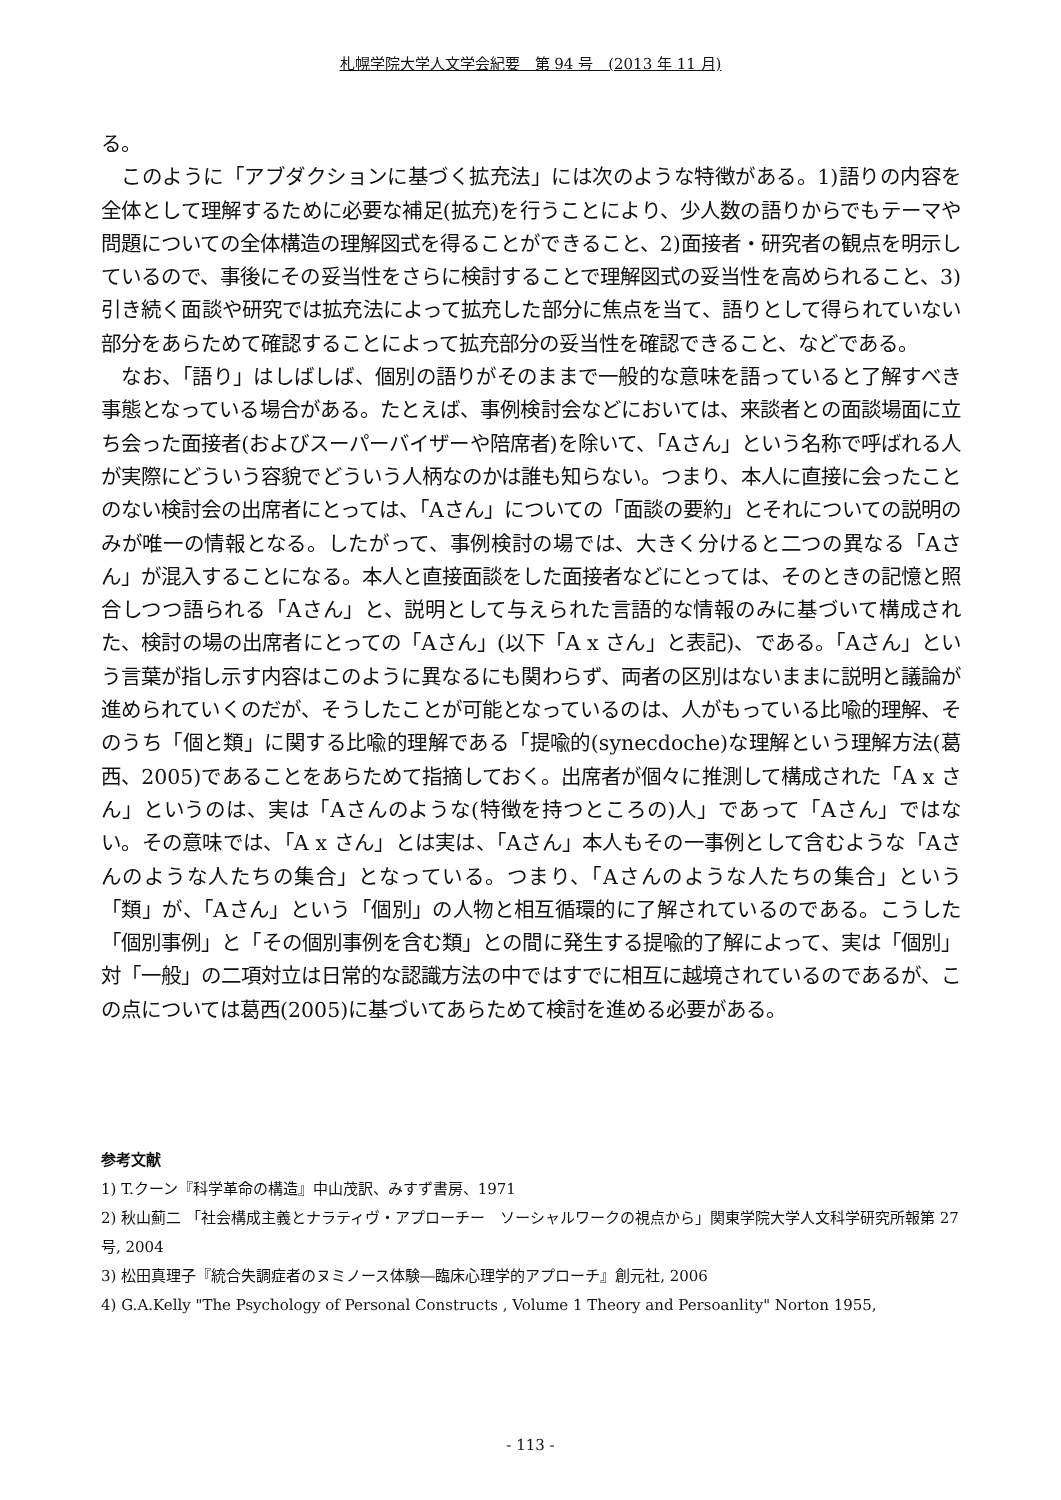札幌学院大学人文学会紀要　第 94 号　(2013 年 11 月)
る。
　このように「アブダクションに基づく拡充法」には次のような特徴がある。1)語りの内容を全体として理解するために必要な補足(拡充)を行うことにより、少人数の語りからでもテーマや問題についての全体構造の理解図式を得ることができること、2)面接者・研究者の観点を明示しているので、事後にその妥当性をさらに検討することで理解図式の妥当性を高められること、3)引き続く面談や研究では拡充法によって拡充した部分に焦点を当て、語りとして得られていない部分をあらためて確認することによって拡充部分の妥当性を確認できること、などである。
　なお、「語り」はしばしば、個別の語りがそのままで一般的な意味を語っていると了解すべき事態となっている場合がある。たとえば、事例検討会などにおいては、来談者との面談場面に立ち会った面接者(およびスーパーバイザーや陪席者)を除いて、「Aさん」という名称で呼ばれる人が実際にどういう容貌でどういう人柄なのかは誰も知らない。つまり、本人に直接に会ったことのない検討会の出席者にとっては、「Aさん」についての「面談の要約」とそれについての説明のみが唯一の情報となる。したがって、事例検討の場では、大きく分けると二つの異なる「Aさん」が混入することになる。本人と直接面談をした面接者などにとっては、そのときの記憶と照合しつつ語られる「Aさん」と、説明として与えられた言語的な情報のみに基づいて構成された、検討の場の出席者にとっての「Aさん」(以下「A x さん」と表記)、である。「Aさん」という言葉が指し示す内容はこのように異なるにも関わらず、両者の区別はないままに説明と議論が進められていくのだが、そうしたことが可能となっているのは、人がもっている比喩的理解、そのうち「個と類」に関する比喩的理解である「提喩的(synecdoche)な理解という理解方法(葛西、2005)であることをあらためて指摘しておく。出席者が個々に推測して構成された「A x さん」というのは、実は「Aさんのような(特徴を持つところの)人」であって「Aさん」ではない。その意味では、「A x さん」とは実は、「Aさん」本人もその一事例として含むような「Aさんのような人たちの集合」となっている。つまり、「Aさんのような人たちの集合」という「類」が、「Aさん」という「個別」の人物と相互循環的に了解されているのである。こうした「個別事例」と「その個別事例を含む類」との間に発生する提喩的了解によって、実は「個別」対「一般」の二項対立は日常的な認識方法の中ではすでに相互に越境されているのであるが、この点については葛西(2005)に基づいてあらためて検討を進める必要がある。
参考文献
1) T.クーン『科学革命の構造』中山茂訳、みすず書房、1971
2) 秋山薊二 「社会構成主義とナラティヴ・アプローチー　ソーシャルワークの視点から」関東学院大学人文科学研究所報第 27 号, 2004
3) 松田真理子『統合失調症者のヌミノース体験―臨床心理学的アプローチ』創元社, 2006
4) G.A.Kelly "The Psychology of Personal Constructs , Volume 1 Theory and Persoanlity" Norton 1955,
- 113 -